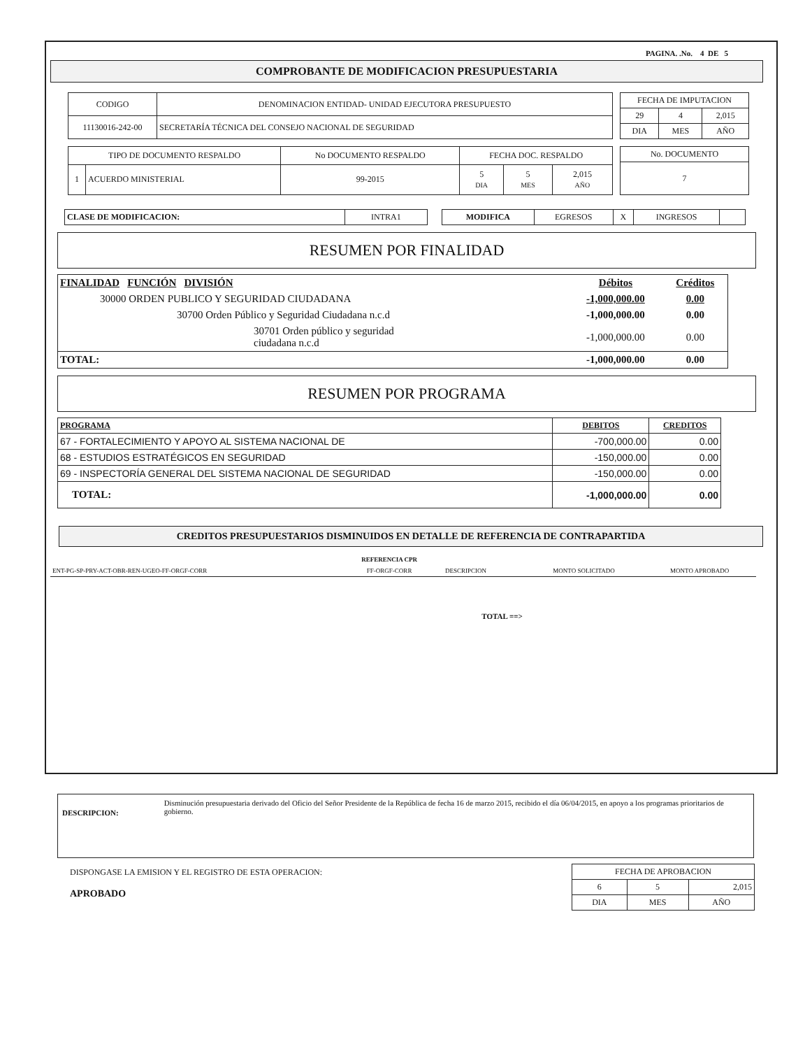PAGINA. .No. 4 DE 5
COMPROBANTE DE MODIFICACION PRESUPUESTARIA
| CODIGO | DENOMINACION ENTIDAD- UNIDAD EJECUTORA PRESUPUESTO |
| 11130016-242-00 | SECRETARÍA TÉCNICA DEL CONSEJO NACIONAL DE SEGURIDAD |
| FECHA DE IMPUTACION | | |
| 29 | 4 | 2,015 |
| DIA | MES | AÑO |
| TIPO DE DOCUMENTO RESPALDO | | No DOCUMENTO RESPALDO | FECHA DOC. RESPALDO | | |
| 1 | ACUERDO MINISTERIAL | 99-2015 | 5 DIA | 5 MES | 2,015 AÑO |
| No. DOCUMENTO |
| 7 |
| CLASE DE MODIFICACION: | INTRA1 |
| MODIFICA | EGRESOS | X | INGRESOS | |
RESUMEN POR FINALIDAD
| FINALIDAD FUNCIÓN DIVISIÓN | Débitos | Créditos |
| 30000 ORDEN PUBLICO Y SEGURIDAD CIUDADANA | -1,000,000.00 | 0.00 |
| 30700 Orden Público y Seguridad Ciudadana n.c.d | -1,000,000.00 | 0.00 |
| 30701 Orden público y seguridad ciudadana n.c.d | -1,000,000.00 | 0.00 |
| TOTAL: | -1,000,000.00 | 0.00 |
RESUMEN POR PROGRAMA
| PROGRAMA | DEBITOS | CREDITOS |
| 67 - FORTALECIMIENTO Y APOYO AL SISTEMA NACIONAL DE | -700,000.00 | 0.00 |
| 68 - ESTUDIOS ESTRATÉGICOS EN SEGURIDAD | -150,000.00 | 0.00 |
| 69 - INSPECTORÍA GENERAL DEL SISTEMA NACIONAL DE SEGURIDAD | -150,000.00 | 0.00 |
| TOTAL: | -1,000,000.00 | 0.00 |
CREDITOS PRESUPUESTARIOS DISMINUIDOS EN DETALLE DE REFERENCIA DE CONTRAPARTIDA
| | REFERENCIA CPR | | | |
| ENT-PG-SP-PRY-ACT-OBR-REN-UGEO-FF-ORGF-CORR | FF-ORGF-CORR | DESCRIPCION | MONTO SOLICITADO | MONTO APROBADO |
| TOTAL ==> | | | | |
DESCRIPCION:
Disminución presupuestaria derivado del Oficio del Señor Presidente de la República de fecha 16 de marzo 2015, recibido el día 06/04/2015, en apoyo a los programas prioritarios de gobierno.
DISPONGASE LA EMISION Y EL REGISTRO DE ESTA OPERACION:
APROBADO
| FECHA DE APROBACION | | |
| 6 | 5 | 2,015 |
| DIA | MES | AÑO |